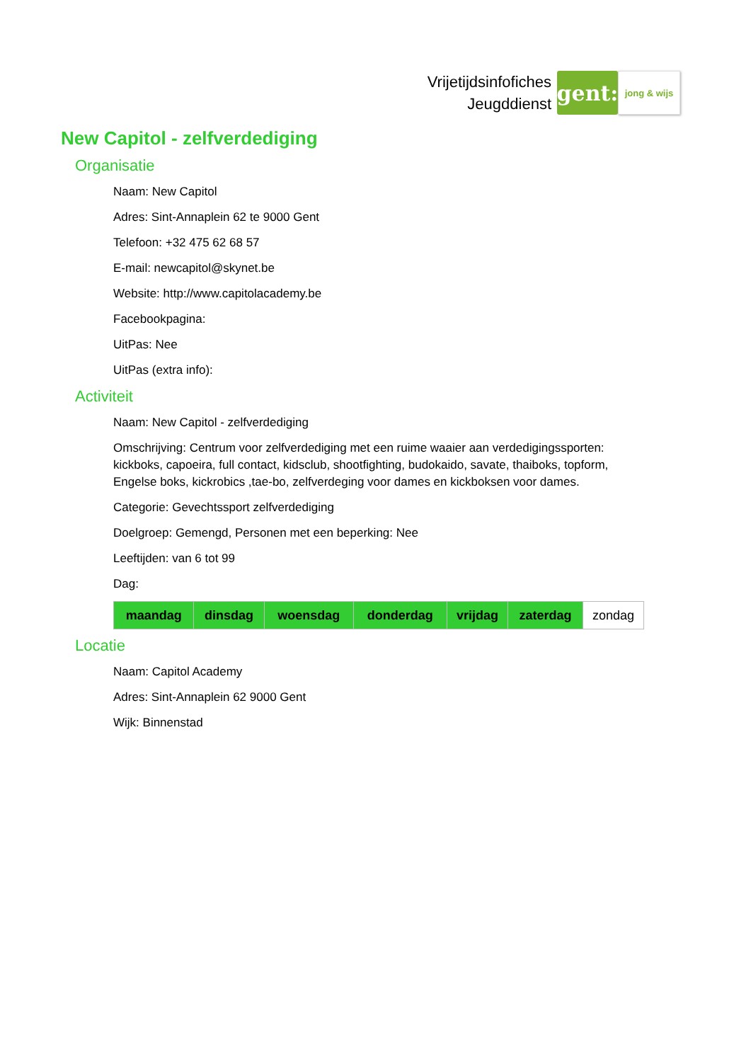Vrijetijdsinfofiches
Jeugddienst
gent:
jong & wijs
New Capitol - zelfverdediging
Organisatie
Naam: New Capitol
Adres: Sint-Annaplein 62 te 9000 Gent
Telefoon: +32 475 62 68 57
E-mail: newcapitol@skynet.be
Website: http://www.capitolacademy.be
Facebookpagina:
UitPas: Nee
UitPas (extra info):
Activiteit
Naam: New Capitol - zelfverdediging
Omschrijving: Centrum voor zelfverdediging met een ruime waaier aan verdedigingssporten: kickboks, capoeira, full contact, kidsclub, shootfighting, budokaido, savate, thaiboks, topform, Engelse boks, kickrobics ,tae-bo, zelfverdeging voor dames en kickboksen voor dames.
Categorie: Gevechtssport zelfverdediging
Doelgroep: Gemengd, Personen met een beperking: Nee
Leeftijden: van 6 tot 99
Dag:
| maandag | dinsdag | woensdag | donderdag | vrijdag | zaterdag | zondag |
Locatie
Naam: Capitol Academy
Adres: Sint-Annaplein 62 9000 Gent
Wijk: Binnenstad